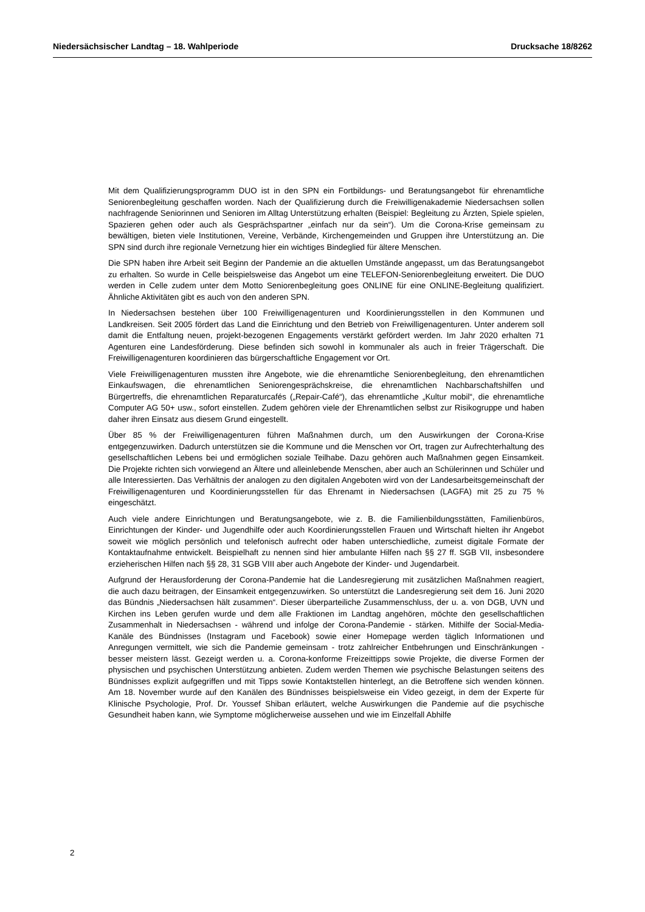Niedersächsischer Landtag – 18. Wahlperiode Drucksache 18/8262
Mit dem Qualifizierungsprogramm DUO ist in den SPN ein Fortbildungs- und Beratungsangebot für ehrenamtliche Seniorenbegleitung geschaffen worden. Nach der Qualifizierung durch die Freiwilligenakademie Niedersachsen sollen nachfragende Seniorinnen und Senioren im Alltag Unterstützung erhalten (Beispiel: Begleitung zu Ärzten, Spiele spielen, Spazieren gehen oder auch als Gesprächspartner „einfach nur da sein“). Um die Corona-Krise gemeinsam zu bewältigen, bieten viele Institutionen, Vereine, Verbände, Kirchengemeinden und Gruppen ihre Unterstützung an. Die SPN sind durch ihre regionale Vernetzung hier ein wichtiges Bindeglied für ältere Menschen.
Die SPN haben ihre Arbeit seit Beginn der Pandemie an die aktuellen Umstände angepasst, um das Beratungsangebot zu erhalten. So wurde in Celle beispielsweise das Angebot um eine TELEFON-Seniorenbegleitung erweitert. Die DUO werden in Celle zudem unter dem Motto Seniorenbegleitung goes ONLINE für eine ONLINE-Begleitung qualifiziert. Ähnliche Aktivitäten gibt es auch von den anderen SPN.
In Niedersachsen bestehen über 100 Freiwilligenagenturen und Koordinierungsstellen in den Kommunen und Landkreisen. Seit 2005 fördert das Land die Einrichtung und den Betrieb von Freiwilligenagenturen. Unter anderem soll damit die Entfaltung neuen, projekt-bezogenen Engagements verstärkt gefördert werden. Im Jahr 2020 erhalten 71 Agenturen eine Landesförderung. Diese befinden sich sowohl in kommunaler als auch in freier Trägerschaft. Die Freiwilligenagenturen koordinieren das bürgerschaftliche Engagement vor Ort.
Viele Freiwilligenagenturen mussten ihre Angebote, wie die ehrenamtliche Seniorenbegleitung, den ehrenamtlichen Einkaufswagen, die ehrenamtlichen Seniorengesprächskreise, die ehrenamtlichen Nachbarschaftshilfen und Bürgertreffs, die ehrenamtlichen Reparaturcafés („Repair-Café“), das ehrenamtliche „Kultur mobil“, die ehrenamtliche Computer AG 50+ usw., sofort einstellen. Zudem gehören viele der Ehrenamtlichen selbst zur Risikogruppe und haben daher ihren Einsatz aus diesem Grund eingestellt.
Über 85 % der Freiwilligenagenturen führen Maßnahmen durch, um den Auswirkungen der Corona-Krise entgegenzuwirken. Dadurch unterstützen sie die Kommune und die Menschen vor Ort, tragen zur Aufrechterhaltung des gesellschaftlichen Lebens bei und ermöglichen soziale Teilhabe. Dazu gehören auch Maßnahmen gegen Einsamkeit. Die Projekte richten sich vorwiegend an Ältere und alleinlebende Menschen, aber auch an Schülerinnen und Schüler und alle Interessierten. Das Verhältnis der analogen zu den digitalen Angeboten wird von der Landesarbeitsgemeinschaft der Freiwilligenagenturen und Koordinierungsstellen für das Ehrenamt in Niedersachsen (LAGFA) mit 25 zu 75 % eingeschätzt.
Auch viele andere Einrichtungen und Beratungsangebote, wie z. B. die Familienbildungsstätten, Familienbüros, Einrichtungen der Kinder- und Jugendhilfe oder auch Koordinierungsstellen Frauen und Wirtschaft hielten ihr Angebot soweit wie möglich persönlich und telefonisch aufrecht oder haben unterschiedliche, zumeist digitale Formate der Kontaktaufnahme entwickelt. Beispielhaft zu nennen sind hier ambulante Hilfen nach §§ 27 ff. SGB VII, insbesondere erzieherischen Hilfen nach §§ 28, 31 SGB VIII aber auch Angebote der Kinder- und Jugendarbeit.
Aufgrund der Herausforderung der Corona-Pandemie hat die Landesregierung mit zusätzlichen Maßnahmen reagiert, die auch dazu beitragen, der Einsamkeit entgegenzuwirken. So unterstützt die Landesregierung seit dem 16. Juni 2020 das Bündnis „Niedersachsen hält zusammen“. Dieser überparteiliche Zusammenschluss, der u. a. von DGB, UVN und Kirchen ins Leben gerufen wurde und dem alle Fraktionen im Landtag angehören, möchte den gesellschaftlichen Zusammenhalt in Niedersachsen - während und infolge der Corona-Pandemie - stärken. Mithilfe der Social-Media-Kanäle des Bündnisses (Instagram und Facebook) sowie einer Homepage werden täglich Informationen und Anregungen vermittelt, wie sich die Pandemie gemeinsam - trotz zahlreicher Entbehrungen und Einschränkungen - besser meistern lässt. Gezeigt werden u. a. Corona-konforme Freizeittipps sowie Projekte, die diverse Formen der physischen und psychischen Unterstützung anbieten. Zudem werden Themen wie psychische Belastungen seitens des Bündnisses explizit aufgegriffen und mit Tipps sowie Kontaktstellen hinterlegt, an die Betroffene sich wenden können. Am 18. November wurde auf den Kanälen des Bündnisses beispielsweise ein Video gezeigt, in dem der Experte für Klinische Psychologie, Prof. Dr. Youssef Shiban erläutert, welche Auswirkungen die Pandemie auf die psychische Gesundheit haben kann, wie Symptome möglicherweise aussehen und wie im Einzelfall Abhilfe
2